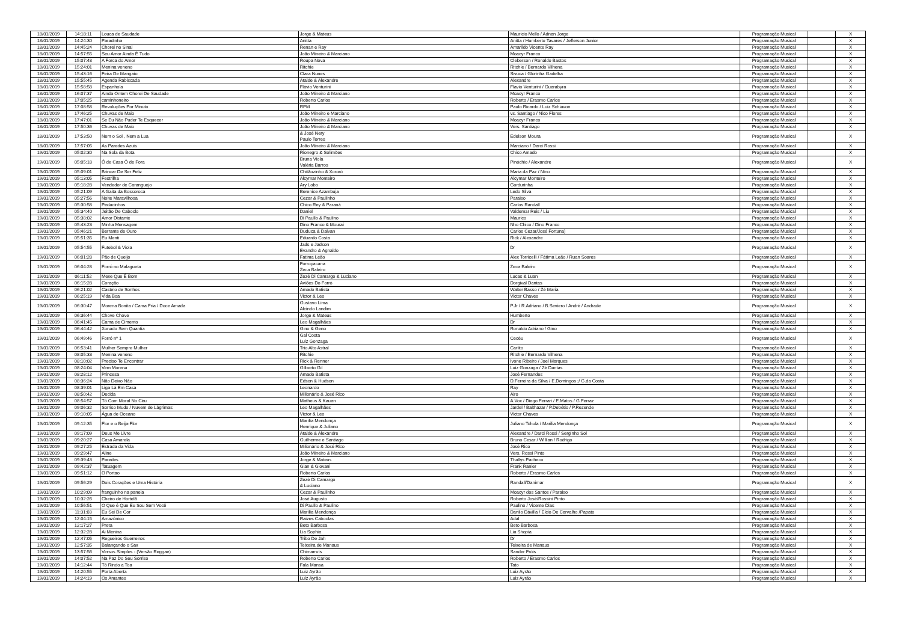| 18/01/2019 | 14:18:11 | Louca de Saudade | Jorge & Mateus | Mauricio Mello / Adnan Jorge | Programação Musical | | X |
| 18/01/2019 | 14:24:30 | Paradinha | Anitta | Anitta / Humberto Tavares / Jefferson Junior | Programação Musical | | X |
| 18/01/2019 | 14:45:24 | Chorei no Sinal | Renan e Ray | Amarildo Vicente Ray | Programação Musical | | X |
| 18/01/2019 | 14:57:55 | Seu Amor Ainda É Tudo | João Mineiro & Marciano | Moacyr Franco | Programação Musical | | X |
| 18/01/2019 | 15:07:48 | A Forca do Amor | Roupa Nova | Cleberson / Ronaldo Bastos | Programação Musical | | X |
| 18/01/2019 | 15:24:01 | Menina veneno | Ritchie | Ritchie / Bernardo Vilhena | Programação Musical | | X |
| 18/01/2019 | 15:43:16 | Feira De Mangaio | Clara Nunes | Sivuca / Glorinha Gadelha | Programação Musical | | X |
| 18/01/2019 | 15:55:45 | Agenda Rabiscada | Ataide & Alexandre | Alexandre | Programação Musical | | X |
| 18/01/2019 | 15:58:58 | Espanhola | Flávio Venturini | Flavio Venturini / Guarabyra | Programação Musical | | X |
| 18/01/2019 | 16:07:37 | Ainda Ontem Chorei De Saudade | João Mineiro & Marciano | Moacyr Franco | Programação Musical | | X |
| 18/01/2019 | 17:05:25 | caminhoneiro | Roberto Carlos | Roberto / Erasmo Carlos | Programação Musical | | X |
| 18/01/2019 | 17:08:58 | Revoluções Por Minuto | RPM | Paulo Ricardo / Luiz Schiavon | Programação Musical | | X |
| 18/01/2019 | 17:46:25 | Chuvas de Maio | João Mineiro e Marciano | vs. Santiago / Nico Flores | Programação Musical | | X |
| 18/01/2019 | 17:47:01 | Se Eu Não Puder Te Esquecer | João Mineiro & Marciano | Moacyr Franco | Programação Musical | | X |
| 18/01/2019 | 17:50:36 | Chuvas de Maio | João Mineiro & Marciano | Vers. Santiago | Programação Musical | | X |
| 18/01/2019 | 17:53:50 | Nem o Sol , Nem a Lua | & José Nery Paulo Torres | Edelson Moura | Programação Musical | | X |
| 18/01/2019 | 17:57:05 | As Paredes Azuis | João Mineiro & Marciano | Marciano / Darci Rossi | Programação Musical | | X |
| 19/01/2019 | 05:02:30 | Na Sola da Bota | Rionegro & Solimões | Chico Amado | Programação Musical | | X |
| 19/01/2019 | 05:05:18 | Ô de Casa Ô de Fora | Bruna Viola Valéria Barros | Pinóchio / Alexandre | Programação Musical | | X |
| 19/01/2019 | 05:09:01 | Brincar De Ser Feliz | Chitãozinho & Xororó | Maria da Paz / Nino | Programação Musical | | X |
| 19/01/2019 | 05:13:05 | Festrilha | Alcymar Monteiro | Alcymar Monteiro | Programação Musical | | X |
| 19/01/2019 | 05:18:28 | Vendedor de Caranguejo | Ary Lobo | Gordurinha | Programação Musical | | X |
| 19/01/2019 | 05:21:09 | A Gaita da Bossoroca | Berenice Azambuja | Ledo Silva | Programação Musical | | X |
| 19/01/2019 | 05:27:56 | Noite Maravilhosa | Cezar & Paulinho | Paraiso | Programação Musical | | X |
| 19/01/2019 | 05:30:58 | Pedacinhos | Chico Rey & Paraná | Carlos Randall | Programação Musical | | X |
| 19/01/2019 | 05:34:40 | Jeitão De Caboclo | Daniel | Valdemar Reis / Liu | Programação Musical | | X |
| 19/01/2019 | 05:38:02 | Amor Distante | Di Paullo & Paulino | Maurico | Programação Musical | | X |
| 19/01/2019 | 05:43:23 | Minha Mensagem | Dino Franco & Mouraí | Nho Chico / Dino Franco | Programação Musical | | X |
| 19/01/2019 | 05:46:21 | Berrante de Ouro | Duduca & Dalvan | Carlos Cezar/José Fortuna) | Programação Musical | | X |
| 19/01/2019 | 05:51:35 | Eu Menti | Eduardo Costa | Rick / Alexandre | Programação Musical | | X |
| 19/01/2019 | 05:54:55 | Futebol & Viola | Jads e Jadson Evandro & Agnaldo | Dr | Programação Musical | | X |
| 19/01/2019 | 06:01:28 | Pão de Queijo | Fatima Leão | Alex Torricelli / Fátima Leão / Ruan Soares | Programação Musical | | X |
| 19/01/2019 | 06:04:28 | Forró no Malagueta | Forroçacana Zeca Baleiro | Zeca Baleiro | Programação Musical | | X |
| 19/01/2019 | 06:11:52 | Mexe Que É Bom | Zezé Di Camargo & Luciano | Lucas & Luan | Programação Musical | | X |
| 19/01/2019 | 06:15:28 | Coração | Aviões Do Forró | Dorgival Dantas | Programação Musical | | X |
| 19/01/2019 | 06:21:02 | Castelo de Sonhos | Amado Batista | Walter Basso / Zé Maria | Programação Musical | | X |
| 19/01/2019 | 06:25:19 | Vida Boa | Victor & Leo | Victor Chaves | Programação Musical | | X |
| 19/01/2019 | 06:30:47 | Morena Bonita / Cama Fria / Doce Amada | Gustavo Lima Alcindo Landim | P.Jr / R.Adriano / B.Seviero / André / Andrade | Programação Musical | | X |
| 19/01/2019 | 06:36:44 | Chove Chove | Jorge & Mateus | Humberto | Programação Musical | | X |
| 19/01/2019 | 06:41:45 | Cama de Cimento | Leo Magalhães | Dr | Programação Musical | | X |
| 19/01/2019 | 06:44:42 | Xonado Sem Quantia | Gino & Geno | Ronaldo Adriano / Gino | Programação Musical | | X |
| 19/01/2019 | 06:49:46 | Forró nº 1 | Gal Costa Luiz Gonzaga | Cecéu | Programação Musical | | X |
| 19/01/2019 | 06:53:41 | Mulher Sempre Mulher | Trio Alto Astral | Carlito | Programação Musical | | X |
| 19/01/2019 | 08:05:33 | Menina veneno | Ritchie | Ritchie / Bernardo Vilhena | Programação Musical | | X |
| 19/01/2019 | 08:10:02 | Preciso Te Encontrar | Rick & Renner | Ivone Ribeiro / Joel Marques | Programação Musical | | X |
| 19/01/2019 | 08:24:04 | Vem Morena | Gilberto Gil | Luiz Gonzaga / Zé Dantas | Programação Musical | | X |
| 19/01/2019 | 08:28:12 | Princesa | Amado Batista | José Fernandes | Programação Musical | | X |
| 19/01/2019 | 08:36:24 | Não Deixo Não | Edson & Hudson | D.Ferreira da Silva / E.Domingos ;/ G.da Costa | Programação Musical | | X |
| 19/01/2019 | 08:39:01 | Liga Lá Em Casa | Leonardo | Ray | Programação Musical | | X |
| 19/01/2019 | 08:50:42 | Decida | Milionário & José Rico | Airo | Programação Musical | | X |
| 19/01/2019 | 08:54:57 | Tô Com Moral No Céu | Matheus & Kauan | A.Vox / Diego Ferrari / E.Matos / G.Ferraz | Programação Musical | | X |
| 19/01/2019 | 09:06:32 | Sorriso Mudo / Nuvem de Lágrimas | Leo Magalhães | Jardel / Balthazar / P.Debétio / P.Rezende | Programação Musical | | X |
| 19/01/2019 | 09:10:05 | Água de Oceano | Victor & Leo | Victor Chaves | Programação Musical | | X |
| 19/01/2019 | 09:12:35 | Flor e o Beija-Flor | Marília Mendonça Henrique & Juliano | Juliano Tchula / Marilia Mendonça | Programação Musical | | X |
| 19/01/2019 | 09:17:09 | Deus Me Livre | Ataide & Alexandre | Alexandre / Darci Rossi / Serginho Sol | Programação Musical | | X |
| 19/01/2019 | 09:20:27 | Casa Amarela | Guilherme e Santiago | Bruno Cesar / Willian / Rodrigo | Programação Musical | | X |
| 19/01/2019 | 09:27:25 | Estrada da Vida | Milionário & José Rico | José Rico | Programação Musical | | X |
| 19/01/2019 | 09:29:47 | Aline | João Mineiro & Marciano | Vers. Rossi Pinto | Programação Musical | | X |
| 19/01/2019 | 09:39:43 | Paredes | Jorge & Mateus | Thallys Pacheco | Programação Musical | | X |
| 19/01/2019 | 09:42:37 | Tatuagem | Gian & Giovani | Frank Ranier | Programação Musical | | X |
| 19/01/2019 | 09:51:12 | O Portao | Roberto Carlos | Roberto / Erasmo Carlos | Programação Musical | | X |
| 19/01/2019 | 09:56:29 | Dois Corações e Uma História | Zezé Di Camargo & Luciano | Randall/Danimar | Programação Musical | | X |
| 19/01/2019 | 10:29:09 | franguinho na panela | Cezar & Paulinho | Moacyr dos Santos / Paraiso | Programação Musical | | X |
| 19/01/2019 | 10:32:26 | Cheiro de Hortelã | José Augusto | Roberto José/Rossini Pinto | Programação Musical | | X |
| 19/01/2019 | 10:56:51 | O Que é Que Eu Sou Sem Você | Di Paullo & Paulino | Paulino / Vicente Dias | Programação Musical | | X |
| 19/01/2019 | 11:31:03 | Eu Sei De Cor | Marília Mendonça | Danilo Dávilla / Elcio De Carvalho /Papato | Programação Musical | | X |
| 19/01/2019 | 12:04:15 | Amazônico | Raizes Caboclas | Adal | Programação Musical | | X |
| 19/01/2019 | 12:17:27 | Preta | Beto Barbosa | Beto Barbosa | Programação Musical | | X |
| 19/01/2019 | 12:32:28 | Ai Menina | Lia Sophia | Lia Shopia | Programação Musical | | X |
| 19/01/2019 | 12:47:05 | Regueiros Guerreiros | Tribo De Jah | Dr | Programação Musical | | X |
| 19/01/2019 | 12:57:35 | Balançando o Sax | Teixeira de Manaus | Teixeira de Manaus | Programação Musical | | X |
| 19/01/2019 | 13:57:56 | Versos Simples - (Versão Reggae) | Chimarruts | Sander Fróis | Programação Musical | | X |
| 19/01/2019 | 14:07:52 | Na Paz Do Seu Sorriso | Roberto Carlos | Roberto / Erasmo Carlos | Programação Musical | | X |
| 19/01/2019 | 14:12:44 | Tô Rindo a Toa | Fala Mansa | Tato | Programação Musical | | X |
| 19/01/2019 | 14:20:55 | Porta Aberta | Luiz Ayrão | Luiz Ayrão | Programação Musical | | X |
| 19/01/2019 | 14:24:19 | Os Amantes | Luiz Ayrão | Luiz Ayrão | Programação Musical | | X |